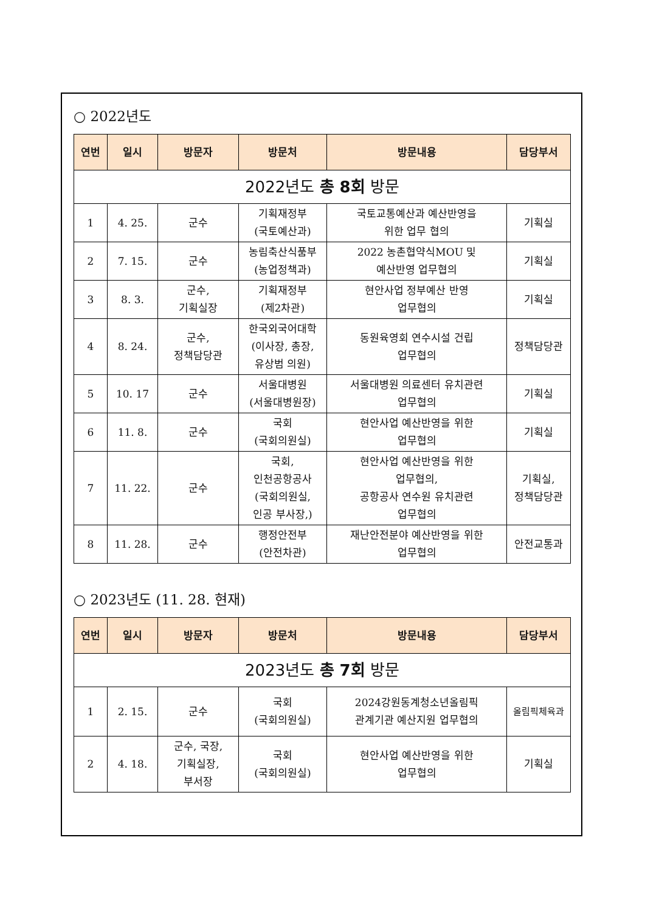○ 2022년도
| 연번 | 일시 | 방문자 | 방문처 | 방문내용 | 담당부서 |
| --- | --- | --- | --- | --- | --- |
| 2022년도 총 8회 방문 | | | | | |
| 1 | 4. 25. | 군수 | 기획재정부 (국토예산과) | 국토교통예산과 예산반영을 위한 업무 협의 | 기획실 |
| 2 | 7. 15. | 군수 | 농림축산식품부 (농업정책과) | 2022 농촌협약식MOU 및 예산반영 업무협의 | 기획실 |
| 3 | 8. 3. | 군수, 기획실장 | 기획재정부 (제2차관) | 현안사업 정부예산 반영 업무협의 | 기획실 |
| 4 | 8. 24. | 군수, 정책담당관 | 한국외국어대학 (이사장, 총장, 유상범 의원) | 동원육영회 연수시설 건립 업무협의 | 정책담당관 |
| 5 | 10. 17 | 군수 | 서울대병원 (서울대병원장) | 서울대병원 의료센터 유치관련 업무협의 | 기획실 |
| 6 | 11. 8. | 군수 | 국회 (국회의원실) | 현안사업 예산반영을 위한 업무협의 | 기획실 |
| 7 | 11. 22. | 군수 | 국회, 인천공항공사 (국회의원실, 인공 부사장,) | 현안사업 예산반영을 위한 업무협의, 공항공사 연수원 유치관련 업무협의 | 기획실, 정책담당관 |
| 8 | 11. 28. | 군수 | 행정안전부 (안전차관) | 재난안전분야 예산반영을 위한 업무협의 | 안전교통과 |
○ 2023년도 (11. 28. 현재)
| 연번 | 일시 | 방문자 | 방문처 | 방문내용 | 담당부서 |
| --- | --- | --- | --- | --- | --- |
| 2023년도 총 7회 방문 | | | | | |
| 1 | 2. 15. | 군수 | 국회 (국회의원실) | 2024강원동계청소년올림픽 관계기관 예산지원 업무협의 | 올림픽체육과 |
| 2 | 4. 18. | 군수, 국장, 기획실장, 부서장 | 국회 (국회의원실) | 현안사업 예산반영을 위한 업무협의 | 기획실 |